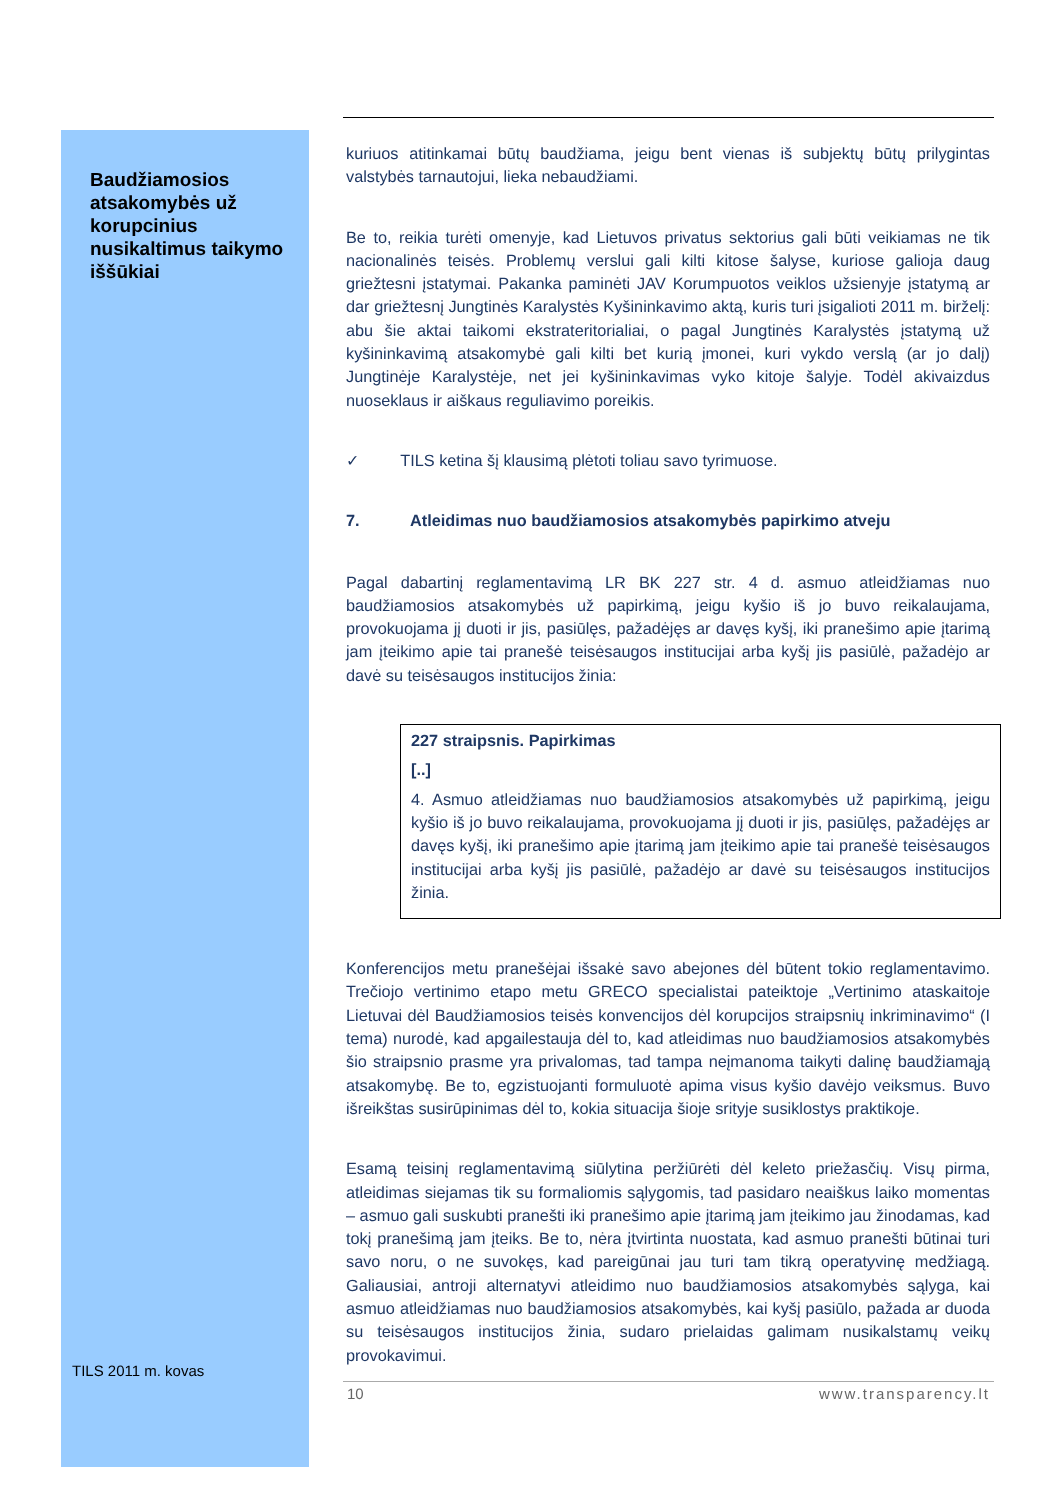Baudžiamosios atsakomybės už korupcinius nusikaltimus taikymo iššūkiai
kuriuos atitinkamai būtų baudžiama, jeigu bent vienas iš subjektų būtų prilygintas valstybės tarnautojui, lieka nebaudžiami.
Be to, reikia turėti omenyje, kad Lietuvos privatus sektorius gali būti veikiamas ne tik nacionalinės teisės. Problemų verslui gali kilti kitose šalyse, kuriose galioja daug griežtesni įstatymai. Pakanka paminėti JAV Korumpuotos veiklos užsienyje įstatymą ar dar griežtesnį Jungtinės Karalystės Kyšininkavimo aktą, kuris turi įsigalioti 2011 m. birželį: abu šie aktai taikomi ekstrateritorialiai, o pagal Jungtinės Karalystės įstatymą už kyšininkavimą atsakomybė gali kilti bet kurią įmonei, kuri vykdo verslą (ar jo dalį) Jungtinėje Karalystėje, net jei kyšininkavimas vyko kitoje šalyje. Todėl akivaizdus nuoseklaus ir aiškaus reguliavimo poreikis.
✓ TILS ketina šį klausimą plėtoti toliau savo tyrimuose.
7. Atleidimas nuo baudžiamosios atsakomybės papirkimo atveju
Pagal dabartinį reglamentavimą LR BK 227 str. 4 d. asmuo atleidžiamas nuo baudžiamosios atsakomybės už papirkimą, jeigu kyšio iš jo buvo reikalaujama, provokuojama jį duoti ir jis, pasiūlęs, pažadėjęs ar davęs kyšį, iki pranešimo apie įtarimą jam įteikimo apie tai pranešė teisėsaugos institucijai arba kyšį jis pasiūlė, pažadėjo ar davė su teisėsaugos institucijos žinia:
227 straipsnis. Papirkimas
[..]
4. Asmuo atleidžiamas nuo baudžiamosios atsakomybės už papirkimą, jeigu kyšio iš jo buvo reikalaujama, provokuojama jį duoti ir jis, pasiūlęs, pažadėjęs ar davęs kyšį, iki pranešimo apie įtarimą jam įteikimo apie tai pranešė teisėsaugos institucijai arba kyšį jis pasiūlė, pažadėjo ar davė su teisėsaugos institucijos žinia.
Konferencijos metu pranešėjai išsakė savo abejones dėl būtent tokio reglamentavimo. Trečiojo vertinimo etapo metu GRECO specialistai pateiktoje „Vertinimo ataskaitoje Lietuvai dėl Baudžiamosios teisės konvencijos dėl korupcijos straipsnių inkriminavimo“ (I tema) nurodė, kad apgailestauja dėl to, kad atleidimas nuo baudžiamosios atsakomybės šio straipsnio prasme yra privalomas, tad tampa neįmanoma taikyti dalinę baudžiamąją atsakomybę. Be to, egzistuojanti formuluotė apima visus kyšio davėjo veiksmus. Buvo išreikštas susirūpinimas dėl to, kokia situacija šioje srityje susiklostys praktikoje.
Esamą teisinį reglamentavimą siūlytina peržiūrėti dėl keleto priežasčių. Visų pirma, atleidimas siejamas tik su formaliomis sąlygomis, tad pasidaro neaiškus laiko momentas – asmuo gali suskubti pranešti iki pranešimo apie įtarimą jam įteikimo jau žinodamas, kad tokį pranešimą jam įteiks. Be to, nėra įtvirtinta nuostata, kad asmuo pranešti būtinai turi savo noru, o ne suvokęs, kad pareigūnai jau turi tam tikrą operatyvinę medžiagą. Galiausiai, antroji alternatyvi atleidimo nuo baudžiamosios atsakomybės sąlyga, kai asmuo atleidžiamas nuo baudžiamosios atsakomybės, kai kyšį pasiūlo, pažada ar duoda su teisėsaugos institucijos žinia, sudaro prielaidas galimam nusikalstamų veikų provokavimui.
TILS 2011 m. kovas
10 www.transparency.lt